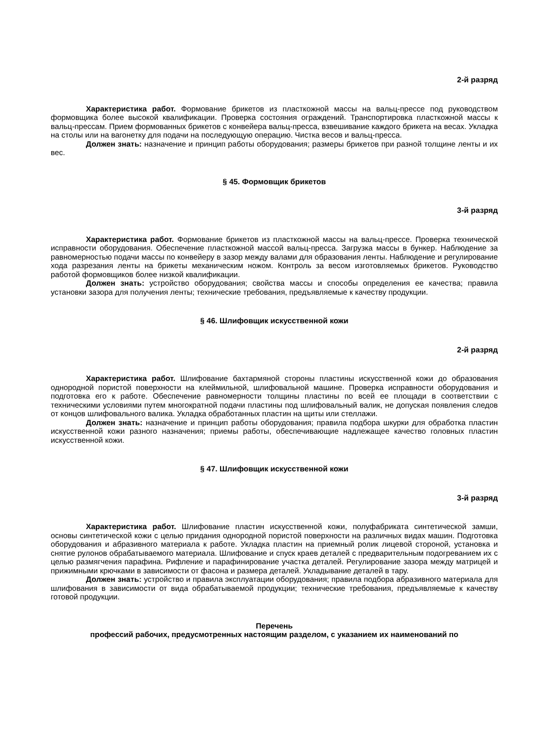2-й разряд
Характеристика работ. Формование брикетов из пласткожной массы на вальц-прессе под руководством формовщика более высокой квалификации. Проверка состояния ограждений. Транспортировка пласткожной массы к вальц-прессам. Прием формованных брикетов с конвейера вальц-пресса, взвешивание каждого брикета на весах. Укладка на столы или на вагонетку для подачи на последующую операцию. Чистка весов и вальц-пресса.
Должен знать: назначение и принцип работы оборудования; размеры брикетов при разной толщине ленты и их вес.
§ 45. Формовщик брикетов
3-й разряд
Характеристика работ. Формование брикетов из пласткожной массы на вальц-прессе. Проверка технической исправности оборудования. Обеспечение пласткожной массой вальц-пресса. Загрузка массы в бункер. Наблюдение за равномерностью подачи массы по конвейеру в зазор между валами для образования ленты. Наблюдение и регулирование хода разрезания ленты на брикеты механическим ножом. Контроль за весом изготовляемых брикетов. Руководство работой формовщиков более низкой квалификации.
Должен знать: устройство оборудования; свойства массы и способы определения ее качества; правила установки зазора для получения ленты; технические требования, предъявляемые к качеству продукции.
§ 46. Шлифовщик искусственной кожи
2-й разряд
Характеристика работ. Шлифование бахтармяной стороны пластины искусственной кожи до образования однородной пористой поверхности на клеймильной, шлифовальной машине. Проверка исправности оборудования и подготовка его к работе. Обеспечение равномерности толщины пластины по всей ее площади в соответствии с техническими условиями путем многократной подачи пластины под шлифовальный валик, не допуская появления следов от концов шлифовального валика. Укладка обработанных пластин на щиты или стеллажи.
Должен знать: назначение и принцип работы оборудования; правила подбора шкурки для обработка пластин искусственной кожи разного назначения; приемы работы, обеспечивающие надлежащее качество головных пластин искусственной кожи.
§ 47. Шлифовщик искусственной кожи
3-й разряд
Характеристика работ. Шлифование пластин искусственной кожи, полуфабриката синтетической замши, основы синтетической кожи с целью придания однородной пористой поверхности на различных видах машин. Подготовка оборудования и абразивного материала к работе. Укладка пластин на приемный ролик лицевой стороной, установка и снятие рулонов обрабатываемого материала. Шлифование и спуск краев деталей с предварительным подогреванием их с целью размягчения парафина. Рифление и парафинирование участка деталей. Регулирование зазора между матрицей и прижимными крючками в зависимости от фасона и размера деталей. Укладывание деталей в тару.
Должен знать: устройство и правила эксплуатации оборудования; правила подбора абразивного материала для шлифования в зависимости от вида обрабатываемой продукции; технические требования, предъявляемые к качеству готовой продукции.
Перечень
профессий рабочих, предусмотренных настоящим разделом, с указанием их наименований по